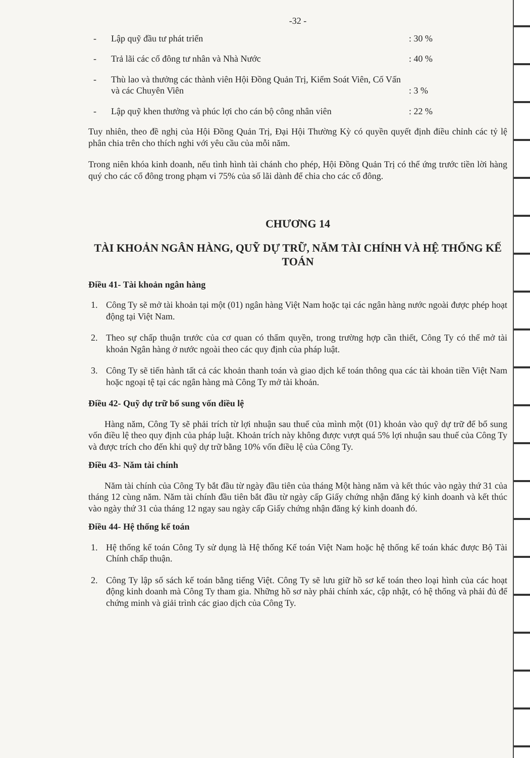-32 -
- Lập quỹ đầu tư phát triển: 30 %
- Trả lãi các cổ đông tư nhân và Nhà Nước: 40 %
- Thù lao và thưởng các thành viên Hội Đồng Quản Trị, Kiểm Soát Viên, Cố Vấn và các Chuyên Viên
: 3 %
- Lập quỹ khen thưởng và phúc lợi cho cán bộ công nhân viên: 22 %
Tuy nhiên, theo đề nghị của Hội Đồng Quản Trị, Đại Hội Thường Kỳ có quyền quyết định điều chỉnh các tỷ lệ phân chia trên cho thích nghi với yêu cầu của mỗi năm.
Trong niên khóa kinh doanh, nếu tình hình tài chánh cho phép, Hội Đồng Quản Trị có thể ứng trước tiền lời hàng quý cho các cổ đông trong phạm vi 75% của số lãi dành để chia cho các cổ đông.
CHƯƠNG 14
TÀI KHOẢN NGÂN HÀNG, QUỸ DỰ TRỮ, NĂM TÀI CHÍNH VÀ HỆ THỐNG KẾ TOÁN
Điều 41- Tài khoản ngân hàng
1. Công Ty sẽ mở tài khoản tại một (01) ngân hàng Việt Nam hoặc tại các ngân hàng nước ngoài được phép hoạt động tại Việt Nam.
2. Theo sự chấp thuận trước của cơ quan có thẩm quyền, trong trường hợp cần thiết, Công Ty có thể mở tài khoản Ngân hàng ở nước ngoài theo các quy định của pháp luật.
3. Công Ty sẽ tiến hành tất cả các khoản thanh toán và giao dịch kế toán thông qua các tài khoản tiền Việt Nam hoặc ngoại tệ tại các ngân hàng mà Công Ty mở tài khoản.
Điều 42- Quỹ dự trữ bổ sung vốn điều lệ
Hàng năm, Công Ty sẽ phải trích từ lợi nhuận sau thuế của mình một (01) khoản vào quỹ dự trữ để bổ sung vốn điều lệ theo quy định của pháp luật. Khoản trích này không được vượt quá 5% lợi nhuận sau thuế của Công Ty và được trích cho đến khi quỹ dự trữ bằng 10% vốn điều lệ của Công Ty.
Điều 43- Năm tài chính
Năm tài chính của Công Ty bắt đầu từ ngày đầu tiên của tháng Một hàng năm và kết thúc vào ngày thứ 31 của tháng 12 cùng năm. Năm tài chính đầu tiên bắt đầu từ ngày cấp Giấy chứng nhận đăng ký kinh doanh và kết thúc vào ngày thứ 31 của tháng 12 ngay sau ngày cấp Giấy chứng nhận đăng ký kinh doanh đó.
Điều 44- Hệ thống kế toán
1. Hệ thống kế toán Công Ty sử dụng là Hệ thống Kế toán Việt Nam hoặc hệ thống kế toán khác được Bộ Tài Chính chấp thuận.
2. Công Ty lập sổ sách kế toán bằng tiếng Việt. Công Ty sẽ lưu giữ hồ sơ kế toán theo loại hình của các hoạt động kinh doanh mà Công Ty tham gia. Những hồ sơ này phải chính xác, cập nhật, có hệ thống và phải đủ để chứng minh và giải trình các giao dịch của Công Ty.